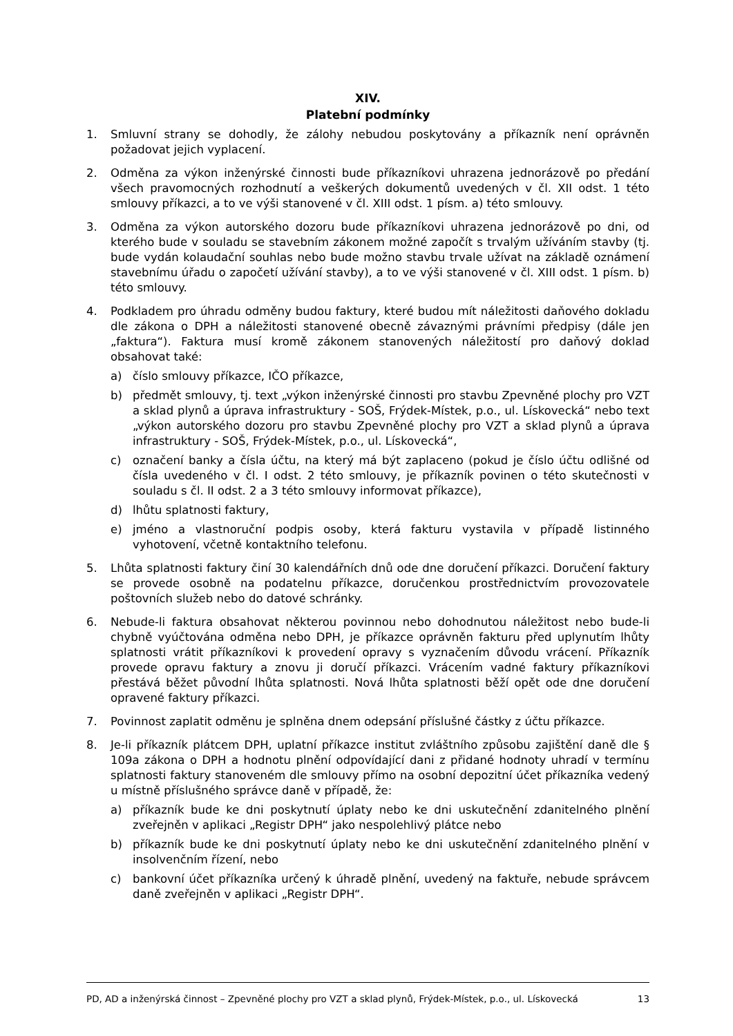XIV.
Platební podmínky
1. Smluvní strany se dohodly, že zálohy nebudou poskytovány a příkazník není oprávněn požadovat jejich vyplacení.
2. Odměna za výkon inženýrské činnosti bude příkazníkovi uhrazena jednorázově po předání všech pravomocných rozhodnutí a veškerých dokumentů uvedených v čl. XII odst. 1 této smlouvy příkazci, a to ve výši stanovené v čl. XIII odst. 1 písm. a) této smlouvy.
3. Odměna za výkon autorského dozoru bude příkazníkovi uhrazena jednorázově po dni, od kterého bude v souladu se stavebním zákonem možné započít s trvalým užíváním stavby (tj. bude vydán kolaudační souhlas nebo bude možno stavbu trvale užívat na základě oznámení stavebnímu úřadu o započetí užívání stavby), a to ve výši stanovené v čl. XIII odst. 1 písm. b) této smlouvy.
4. Podkladem pro úhradu odměny budou faktury, které budou mít náležitosti daňového dokladu dle zákona o DPH a náležitosti stanovené obecně závaznými právními předpisy (dále jen „faktura“). Faktura musí kromě zákonem stanovených náležitostí pro daňový doklad obsahovat také:
a) číslo smlouvy příkazce, IČO příkazce,
b) předmět smlouvy, tj. text „výkon inženýrské činnosti pro stavbu Zpevněné plochy pro VZT a sklad plynů a úprava infrastruktury - SOŠ, Frýdek-Místek, p.o., ul. Lískovecká“ nebo text „výkon autorského dozoru pro stavbu Zpevněné plochy pro VZT a sklad plynů a úprava infrastruktury - SOŠ, Frýdek-Místek, p.o., ul. Lískovecká“,
c) označení banky a čísla účtu, na který má být zaplaceno (pokud je číslo účtu odlišné od čísla uvedeného v čl. I odst. 2 této smlouvy, je příkazník povinen o této skutečnosti v souladu s čl. II odst. 2 a 3 této smlouvy informovat příkazce),
d) lhůtu splatnosti faktury,
e) jméno a vlastnoruční podpis osoby, která fakturu vystavila v případě listinného vyhotovení, včetně kontaktního telefonu.
5. Lhůta splatnosti faktury činí 30 kalendářních dnů ode dne doručení příkazci. Doručení faktury se provede osobně na podatelnu příkazce, doručenkou prostřednictvím provozovatele poštovních služeb nebo do datové schránky.
6. Nebude-li faktura obsahovat některou povinnou nebo dohodnutou náležitost nebo bude-li chybně vyúčtována odměna nebo DPH, je příkazce oprávněn fakturu před uplynutím lhůty splatnosti vrátit příkazníkovi k provedení opravy s vyznačením důvodu vrácení. Příkazník provede opravu faktury a znovu ji doručí příkazci. Vrácením vadné faktury příkazníkovi přestává běžet původní lhůta splatnosti. Nová lhůta splatnosti běží opět ode dne doručení opravené faktury příkazci.
7. Povinnost zaplatit odměnu je splněna dnem odepsání příslušné částky z účtu příkazce.
8. Je-li příkazník plátcem DPH, uplatní příkazce institut zvláštního způsobu zajištění daně dle § 109a zákona o DPH a hodnotu plnění odpovídající dani z přidané hodnoty uhradí v termínu splatnosti faktury stanoveném dle smlouvy přímo na osobní depozitní účet příkazníka vedený u místně příslušného správce daně v případě, že:
a) příkazník bude ke dni poskytnutí úplaty nebo ke dni uskutečnění zdanitelného plnění zveřejněn v aplikaci „Registr DPH“ jako nespolehlivý plátce nebo
b) příkazník bude ke dni poskytnutí úplaty nebo ke dni uskutečnění zdanitelného plnění v insolvenčním řízení, nebo
c) bankovní účet příkazníka určený k úhradě plnění, uvedený na faktuře, nebude správcem daně zveřejněn v aplikaci „Registr DPH“.
PD, AD a inženýrská činnost – Zpevněné plochy pro VZT a sklad plynů, Frýdek-Místek, p.o., ul. Lískovecká 13